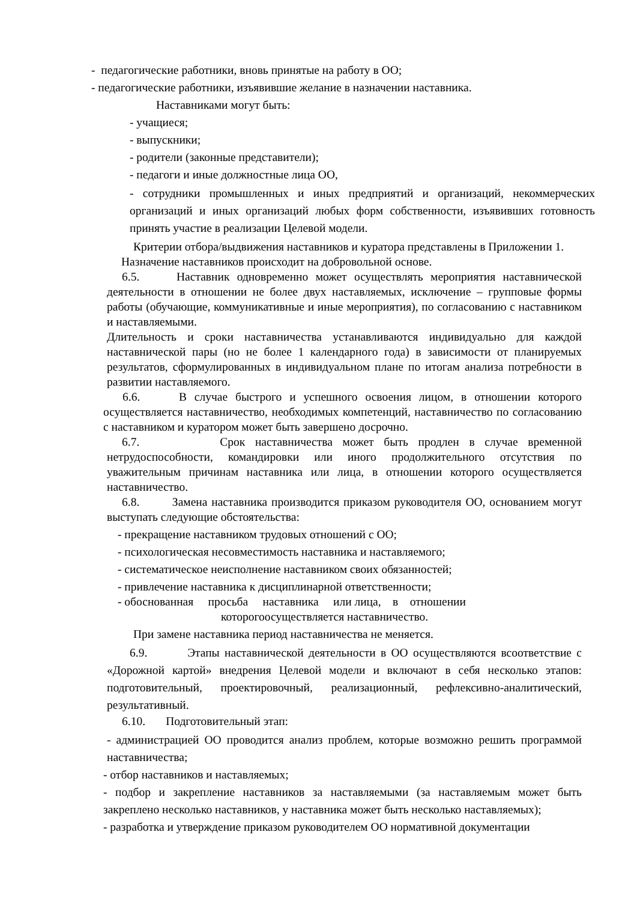- педагогические работники, вновь принятые на работу в ОО;
- педагогические работники, изъявившие желание в назначении наставника.
Наставниками могут быть:
- учащиеся;
- выпускники;
- родители (законные представители);
- педагоги и иные должностные лица ОО,
- сотрудники промышленных и иных предприятий и организаций, некоммерческих организаций и иных организаций любых форм собственности, изъявивших готовность принять участие в реализации Целевой модели.
Критерии отбора/выдвижения наставников и куратора представлены в Приложении 1.
Назначение наставников происходит на добровольной основе.
6.5. Наставник одновременно может осуществлять мероприятия наставнической деятельности в отношении не более двух наставляемых, исключение – групповые формы работы (обучающие, коммуникативные и иные мероприятия), по согласованию с наставником и наставляемыми.
Длительность и сроки наставничества устанавливаются индивидуально для каждой наставнической пары (но не более 1 календарного года) в зависимости от планируемых результатов, сформулированных в индивидуальном плане по итогам анализа потребности в развитии наставляемого.
6.6. В случае быстрого и успешного освоения лицом, в отношении которого осуществляется наставничество, необходимых компетенций, наставничество по согласованию с наставником и куратором может быть завершено досрочно.
6.7. Срок наставничества может быть продлен в случае временной нетрудоспособности, командировки или иного продолжительного отсутствия по уважительным причинам наставника или лица, в отношении которого осуществляется наставничество.
6.8. Замена наставника производится приказом руководителя ОО, основанием могут выступать следующие обстоятельства:
- прекращение наставником трудовых отношений с ОО;
- психологическая несовместимость наставника и наставляемого;
- систематическое неисполнение наставником своих обязанностей;
- привлечение наставника к дисциплинарной ответственности;
- обоснованная просьба наставника или лица, в отношении
которогоосуществляется наставничество.
При замене наставника период наставничества не меняется.
6.9. Этапы наставнической деятельности в ОО осуществляются всоответствие с «Дорожной картой» внедрения Целевой модели и включают в себя несколько этапов: подготовительный, проектировочный, реализационный, рефлексивно-аналитический, результативный.
6.10. Подготовительный этап:
- администрацией ОО проводится анализ проблем, которые возможно решить программой наставничества;
- отбор наставников и наставляемых;
- подбор и закрепление наставников за наставляемыми (за наставляемым может быть закреплено несколько наставников, у наставника может быть несколько наставляемых);
- разработка и утверждение приказом руководителем ОО нормативной документации